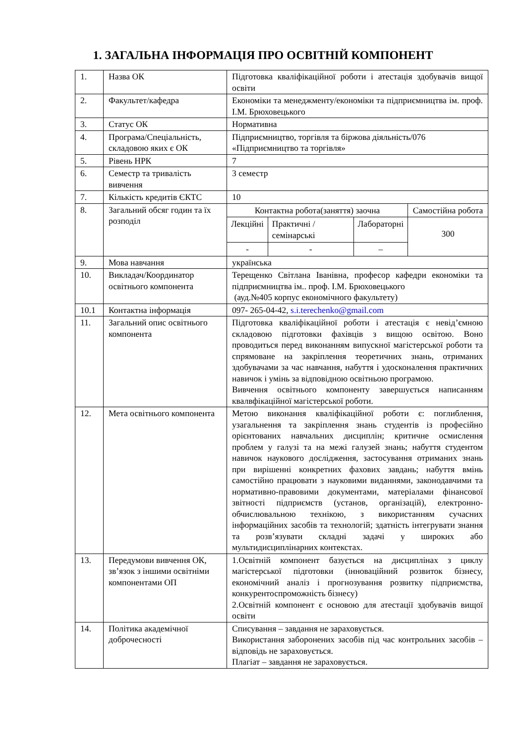1. ЗАГАЛЬНА ІНФОРМАЦІЯ ПРО ОСВІТНІЙ КОМПОНЕНТ
| 1. | Назва ОК | Підготовка кваліфікаційної роботи і атестація здобувачів вищої освіти |
| 2. | Факультет/кафедра | Економіки та менеджменту/економіки та підприємництва ім. проф. І.М. Брюховецького |
| 3. | Статус ОК | Нормативна |
| 4. | Програма/Спеціальність, складовою яких є ОК | Підприємництво, торгівля та біржова діяльність/076 «Підприємництво та торгівля» |
| 5. | Рівень НРК | 7 |
| 6. | Семестр та тривалість вивчення | 3 семестр |
| 7. | Кількість кредитів ЄКТС | 10 |
| 8. | Загальний обсяг годин та їх розподіл | / Контактна робота(заняття) заочна / / / Самостійна робота / / Лекційні / Практичні /семінарські / Лабораторні / 300 / / - / - / – / / |
| 9. | Мова навчання | українська |
| 10. | Викладач/Координатор освітнього компонента | Терещенко Світлана Іванівна, професор кафедри економіки та підприємництва ім.. проф. І.М. Брюховецького (ауд.№405 корпус економічного факультету) |
| 10.1 | Контактна інформація | 097- 265-04-42, s.i.terechenko@gmail.com |
| 11. | Загальний опис освітнього компонента | Підготовка кваліфікаційної роботи і атестація є невід’ємною складовою підготовки фахівців з вищою освітою. Воно проводиться перед виконанням випускної магістерської роботи та спрямоване на закріплення теоретичних знань, отриманих здобувачами за час навчання, набуття і удосконалення практичних навичок і умінь за відповідною освітньою програмою. Вивчення освітнього компоненту завершується написанням квалвфікаційної магістерської роботи. |
| 12. | Мета освітнього компонента | Метою виконання кваліфікаційної роботи є: поглиблення, узагальнення та закріплення знань студентів із професійно орієнтованих навчальних дисциплін; критичне осмислення проблем у галузі та на межі галузей знань; набуття студентом навичок наукового дослідження, застосування отриманих знань при вирішенні конкретних фахових завдань; набуття вмінь самостійно працювати з науковими виданнями, законодавчими та нормативно-правовими документами, матеріалами фінансової звітності підприємств (установ, організацій), електронно-обчислювальною технікою, з використанням сучасних інформаційних засобів та технологій; здатність інтегрувати знання та розв’язувати складні задачі у широких або мультидисциплінарних контекстах. |
| 13. | Передумови вивчення ОК, зв’язок з іншими освітніми компонентами ОП | 1.Освітній компонент базується на дисциплінах з циклу магістерської підготовки (інноваційний розвиток бізнесу, економічний аналіз і прогнозування розвитку підприємства, конкурентоспроможність бізнесу) 2.Освітній компонент є основою для атестації здобувачів вищої освіти |
| 14. | Політика академічної доброчесності | Списування – завдання не зараховується. Використання заборонених засобів під час контрольних засобів – відповідь не зараховується. Плагіат – завдання не зараховується. |